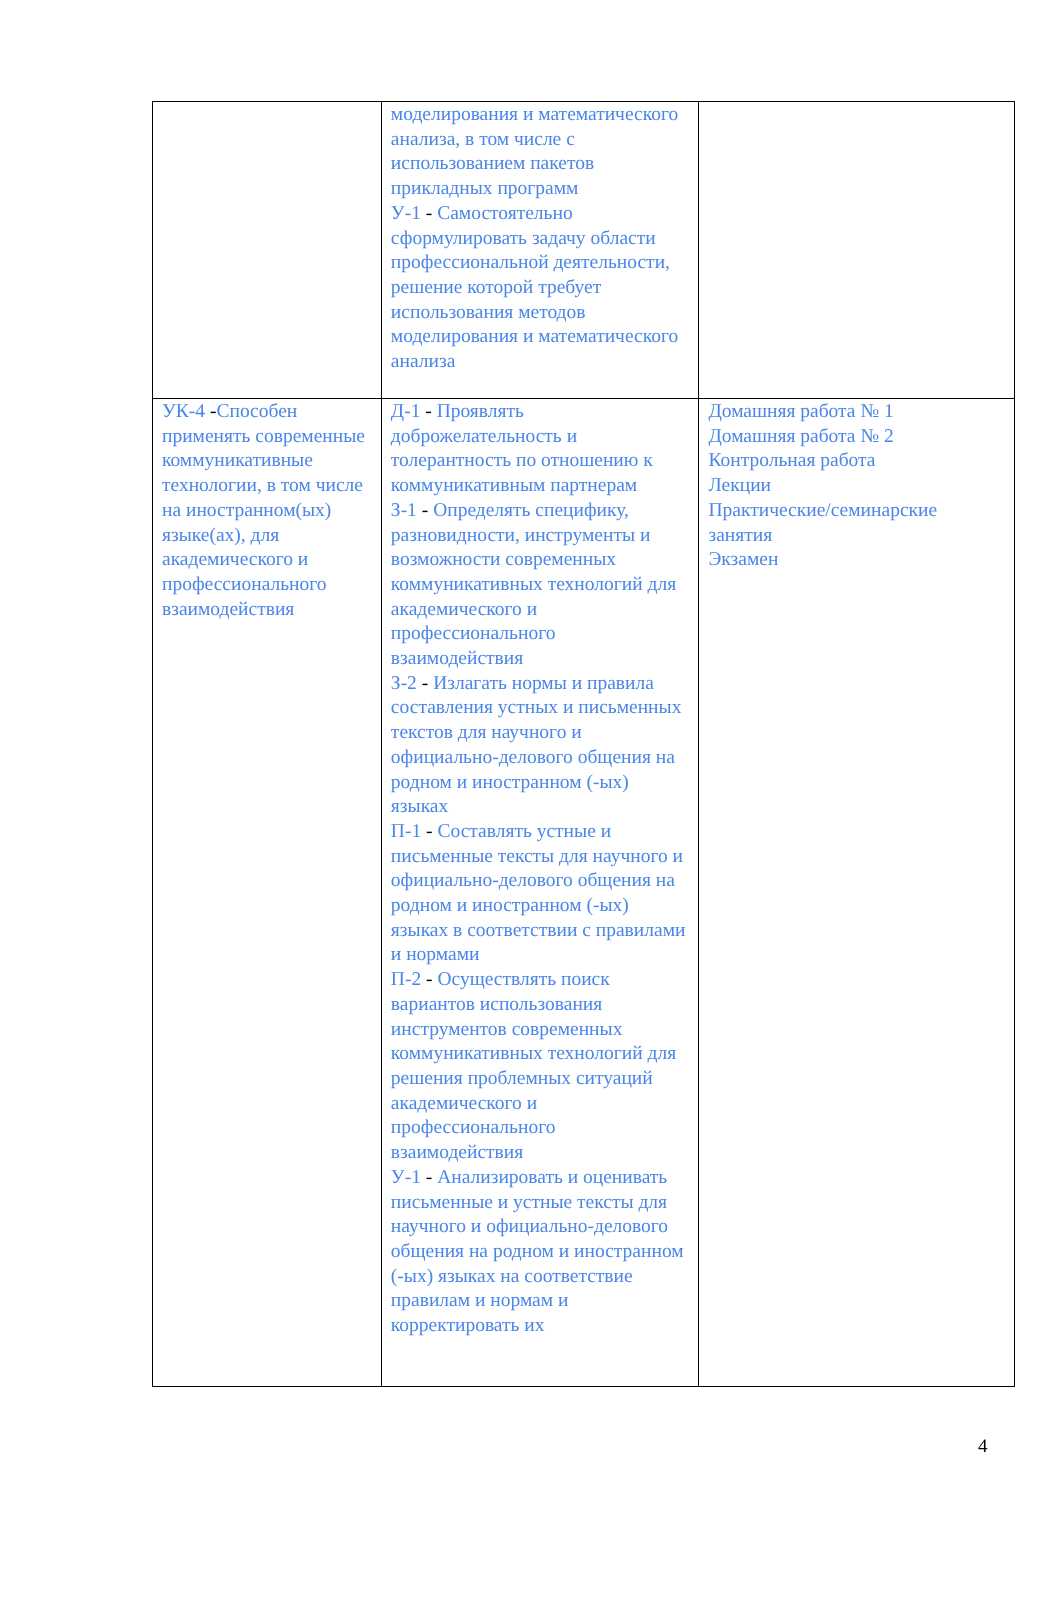| | моделирования и математического анализа, в том числе с использованием пакетов прикладных программ У-1 - Самостоятельно сформулировать задачу области профессиональной деятельности, решение которой требует использования методов моделирования и математического анализа | |
| УК-4 - Способен применять современные коммуникативные технологии, в том числе на иностранном(ых) языке(ах), для академического и профессионального взаимодействия | Д-1 - Проявлять доброжелательность и толерантность по отношению к коммуникативным партнерам З-1 - Определять специфику, разновидности, инструменты и возможности современных коммуникативных технологий для академического и профессионального взаимодействия З-2 - Излагать нормы и правила составления устных и письменных текстов для научного и официально-делового общения на родном и иностранном (-ых) языках П-1 - Составлять устные и письменные тексты для научного и официально-делового общения на родном и иностранном (-ых) языках в соответствии с правилами и нормами П-2 - Осуществлять поиск вариантов использования инструментов современных коммуникативных технологий для решения проблемных ситуаций академического и профессионального взаимодействия У-1 - Анализировать и оценивать письменные и устные тексты для научного и официально-делового общения на родном и иностранном (-ых) языках на соответствие правилам и нормам и корректировать их | Домашняя работа № 1 Домашняя работа № 2 Контрольная работа Лекции Практические/семинарские занятия Экзамен |
4